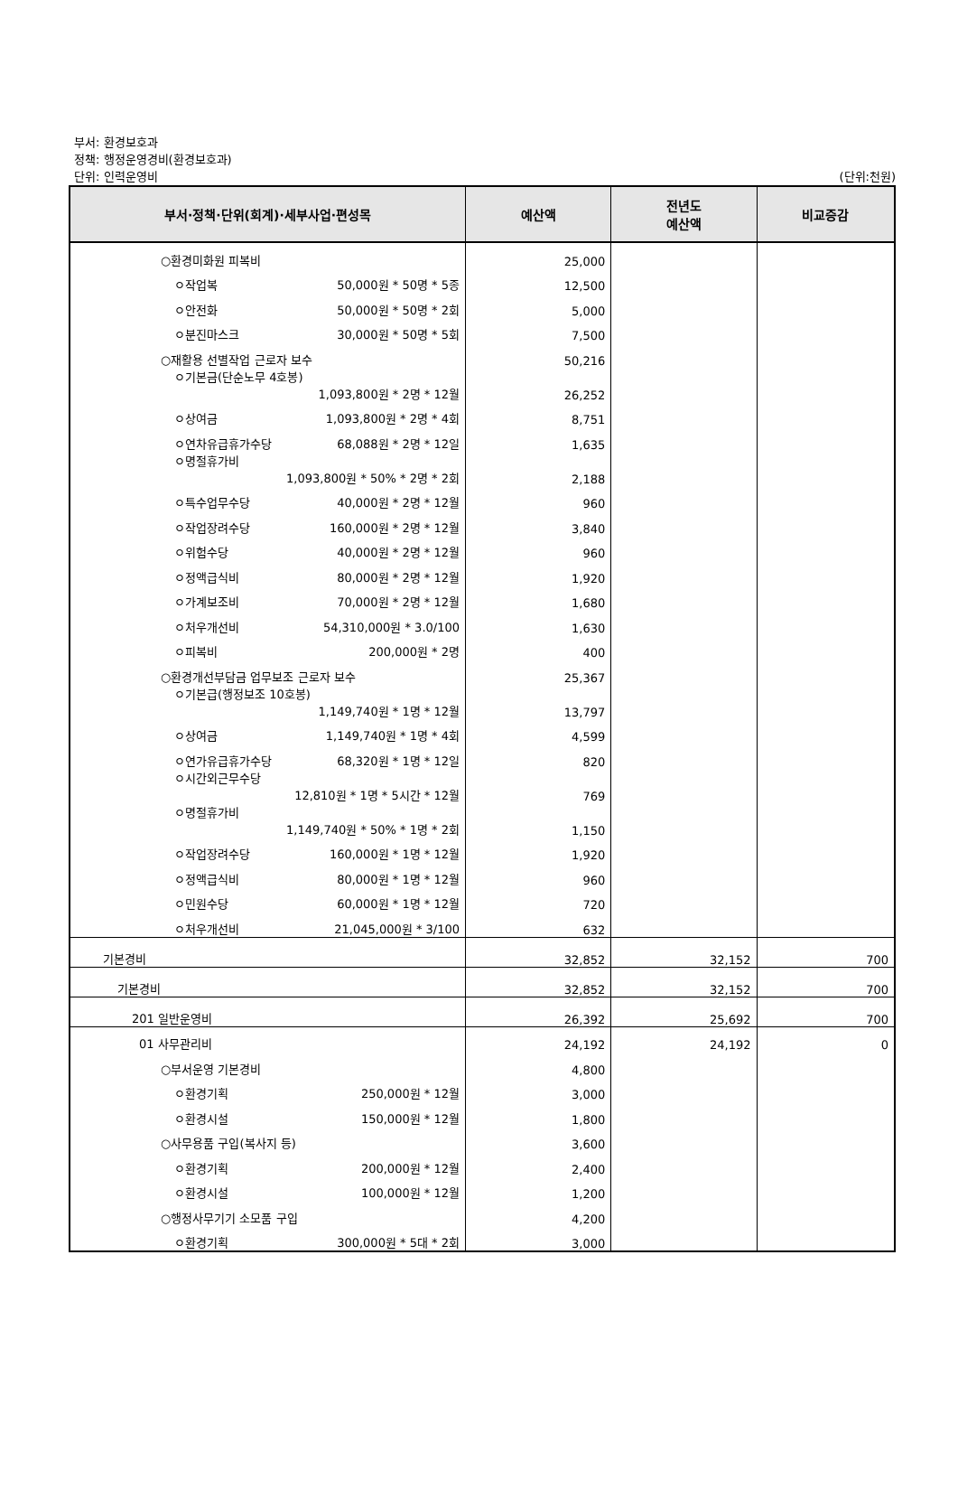부서: 환경보호과
정책: 행정운영경비(환경보호과)
단위: 인력운영비
(단위:천원)
| 부서·정책·단위(회계)·세부사업·편성목 | 예산액 | 전년도 예산액 | 비교증감 |
| --- | --- | --- | --- |
| ○환경미화원 피복비 | 25,000 | | |
| ㅇ작업복 50,000원 * 50명 * 5종 | 12,500 | | |
| ㅇ안전화 50,000원 * 50명 * 2회 | 5,000 | | |
| ㅇ분진마스크 30,000원 * 50명 * 5회 | 7,500 | | |
| ○재활용 선별작업 근로자 보수 | 50,216 | | |
| ㅇ기본금(단순노무 4호봉) 1,093,800원 * 2명 * 12월 | 26,252 | | |
| ㅇ상여금 1,093,800원 * 2명 * 4회 | 8,751 | | |
| ㅇ연차유급휴가수당 68,088원 * 2명 * 12일 | 1,635 | | |
| ㅇ명절휴가비 1,093,800원 * 50% * 2명 * 2회 | 2,188 | | |
| ㅇ특수업무수당 40,000원 * 2명 * 12월 | 960 | | |
| ㅇ작업장려수당 160,000원 * 2명 * 12월 | 3,840 | | |
| ㅇ위험수당 40,000원 * 2명 * 12월 | 960 | | |
| ㅇ정액급식비 80,000원 * 2명 * 12월 | 1,920 | | |
| ㅇ가계보조비 70,000원 * 2명 * 12월 | 1,680 | | |
| ㅇ처우개선비 54,310,000원 * 3.0/100 | 1,630 | | |
| ㅇ피복비 200,000원 * 2명 | 400 | | |
| ○환경개선부담금 업무보조 근로자 보수 | 25,367 | | |
| ㅇ기본급(행정보조 10호봉) 1,149,740원 * 1명 * 12월 | 13,797 | | |
| ㅇ상여금 1,149,740원 * 1명 * 4회 | 4,599 | | |
| ㅇ연가유급휴가수당 68,320원 * 1명 * 12일 | 820 | | |
| ㅇ시간외근무수당 12,810원 * 1명 * 5시간 * 12월 | 769 | | |
| ㅇ명절휴가비 1,149,740원 * 50% * 1명 * 2회 | 1,150 | | |
| ㅇ작업장려수당 160,000원 * 1명 * 12월 | 1,920 | | |
| ㅇ정액급식비 80,000원 * 1명 * 12월 | 960 | | |
| ㅇ민원수당 60,000원 * 1명 * 12월 | 720 | | |
| ㅇ처우개선비 21,045,000원 * 3/100 | 632 | | |
| 기본경비 | 32,852 | 32,152 | 700 |
| 기본경비 | 32,852 | 32,152 | 700 |
| 201 일반운영비 | 26,392 | 25,692 | 700 |
| 01 사무관리비 | 24,192 | 24,192 | 0 |
| ○부서운영 기본경비 | 4,800 | | |
| ㅇ환경기획 250,000원 * 12월 | 3,000 | | |
| ㅇ환경시설 150,000원 * 12월 | 1,800 | | |
| ○사무용품 구입(복사지 등) | 3,600 | | |
| ㅇ환경기획 200,000원 * 12월 | 2,400 | | |
| ㅇ환경시설 100,000원 * 12월 | 1,200 | | |
| ○행정사무기기 소모품 구입 | 4,200 | | |
| ㅇ환경기획 300,000원 * 5대 * 2회 | 3,000 | | |